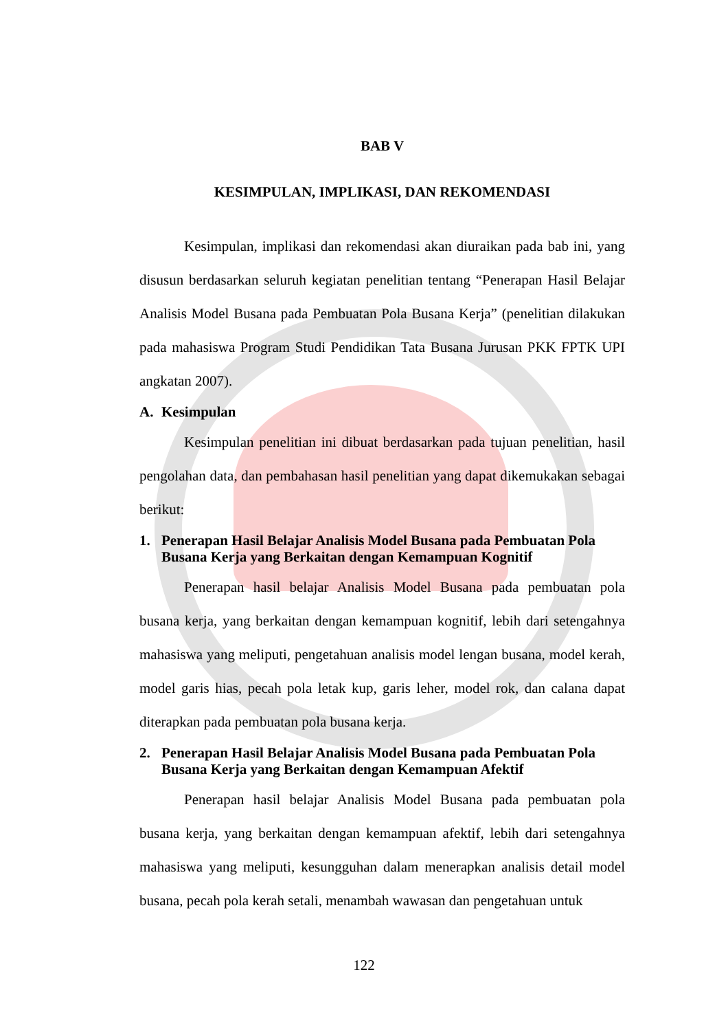BAB V
KESIMPULAN, IMPLIKASI, DAN REKOMENDASI
Kesimpulan, implikasi dan rekomendasi akan diuraikan pada bab ini, yang disusun berdasarkan seluruh kegiatan penelitian tentang “Penerapan Hasil Belajar Analisis Model Busana pada Pembuatan Pola Busana Kerja” (penelitian dilakukan pada mahasiswa Program Studi Pendidikan Tata Busana Jurusan PKK FPTK UPI angkatan 2007).
A. Kesimpulan
Kesimpulan penelitian ini dibuat berdasarkan pada tujuan penelitian, hasil pengolahan data, dan pembahasan hasil penelitian yang dapat dikemukakan sebagai berikut:
1. Penerapan Hasil Belajar Analisis Model Busana pada Pembuatan Pola Busana Kerja yang Berkaitan dengan Kemampuan Kognitif
Penerapan hasil belajar Analisis Model Busana pada pembuatan pola busana kerja, yang berkaitan dengan kemampuan kognitif, lebih dari setengahnya mahasiswa yang meliputi, pengetahuan analisis model lengan busana, model kerah, model garis hias, pecah pola letak kup, garis leher, model rok, dan calana dapat diterapkan pada pembuatan pola busana kerja.
2. Penerapan Hasil Belajar Analisis Model Busana pada Pembuatan Pola Busana Kerja yang Berkaitan dengan Kemampuan Afektif
Penerapan hasil belajar Analisis Model Busana pada pembuatan pola busana kerja, yang berkaitan dengan kemampuan afektif, lebih dari setengahnya mahasiswa yang meliputi, kesungguhan dalam menerapkan analisis detail model busana, pecah pola kerah setali, menambah wawasan dan pengetahuan untuk
122